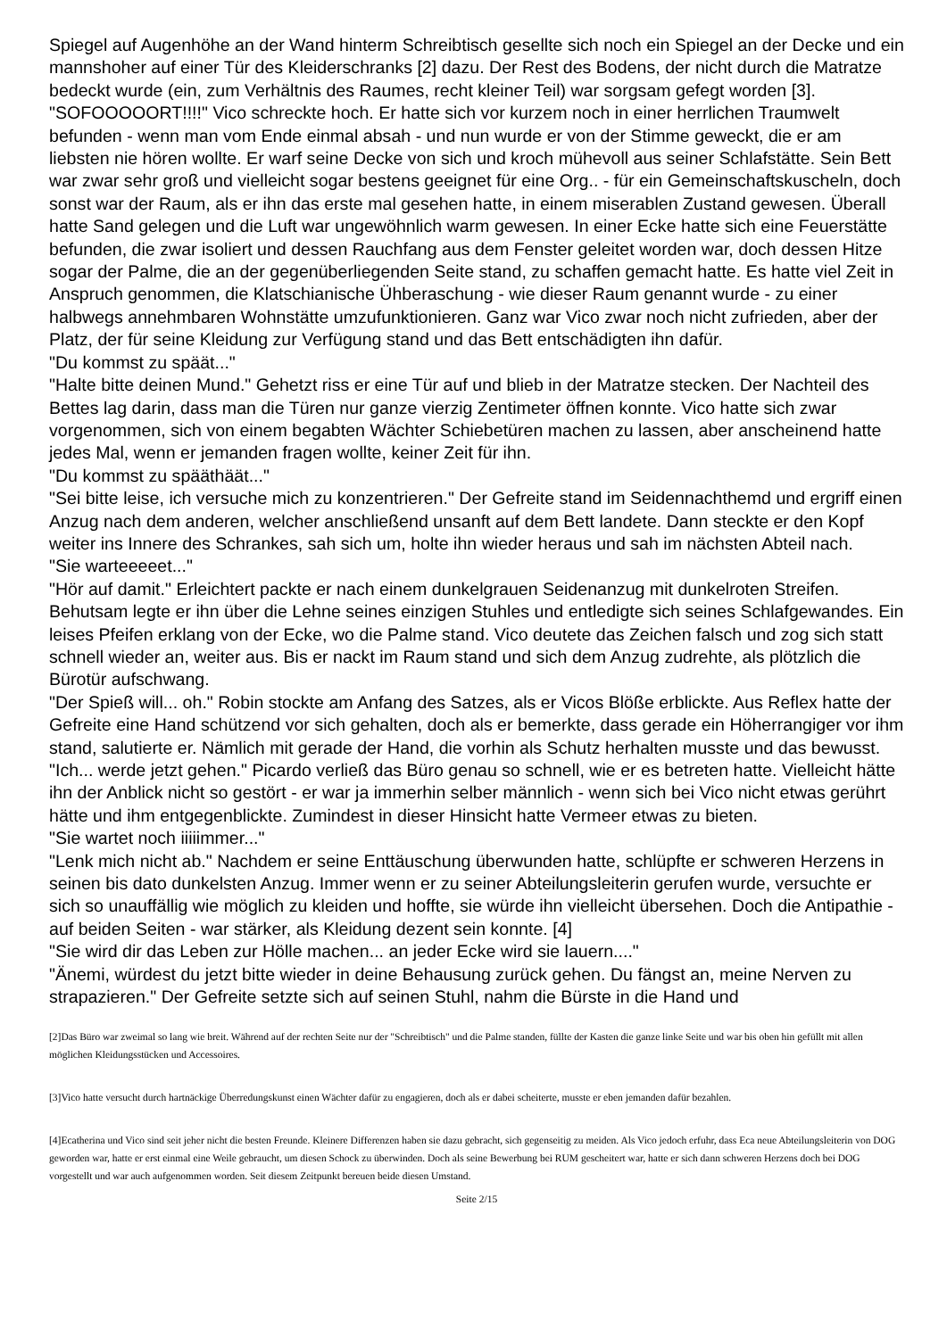Spiegel auf Augenhöhe an der Wand hinterm Schreibtisch gesellte sich noch ein Spiegel an der Decke und ein mannshoher auf einer Tür des Kleiderschranks [2] dazu. Der Rest des Bodens, der nicht durch die Matratze bedeckt wurde (ein, zum Verhältnis des Raumes, recht kleiner Teil) war sorgsam gefegt worden [3].
"SOFOOOOORT!!!!" Vico schreckte hoch. Er hatte sich vor kurzem noch in einer herrlichen Traumwelt befunden - wenn man vom Ende einmal absah - und nun wurde er von der Stimme geweckt, die er am liebsten nie hören wollte. Er warf seine Decke von sich und kroch mühevoll aus seiner Schlafstätte. Sein Bett war zwar sehr groß und vielleicht sogar bestens geeignet für eine Org.. - für ein Gemeinschaftskuscheln, doch sonst war der Raum, als er ihn das erste mal gesehen hatte, in einem miserablen Zustand gewesen. Überall hatte Sand gelegen und die Luft war ungewöhnlich warm gewesen. In einer Ecke hatte sich eine Feuerstätte befunden, die zwar isoliert und dessen Rauchfang aus dem Fenster geleitet worden war, doch dessen Hitze sogar der Palme, die an der gegenüberliegenden Seite stand, zu schaffen gemacht hatte. Es hatte viel Zeit in Anspruch genommen, die Klatschianische Ühberaschung - wie dieser Raum genannt wurde - zu einer halbwegs annehmbaren Wohnstätte umzufunktionieren. Ganz war Vico zwar noch nicht zufrieden, aber der Platz, der für seine Kleidung zur Verfügung stand und das Bett entschädigten ihn dafür.
"Du kommst zu späät..."
"Halte bitte deinen Mund." Gehetzt riss er eine Tür auf und blieb in der Matratze stecken. Der Nachteil des Bettes lag darin, dass man die Türen nur ganze vierzig Zentimeter öffnen konnte. Vico hatte sich zwar vorgenommen, sich von einem begabten Wächter Schiebetüren machen zu lassen, aber anscheinend hatte jedes Mal, wenn er jemanden fragen wollte, keiner Zeit für ihn.
"Du kommst zu spääthäät..."
"Sei bitte leise, ich versuche mich zu konzentrieren." Der Gefreite stand im Seidennachthemd und ergriff einen Anzug nach dem anderen, welcher anschließend unsanft auf dem Bett landete. Dann steckte er den Kopf weiter ins Innere des Schrankes, sah sich um, holte ihn wieder heraus und sah im nächsten Abteil nach.
"Sie warteeeeet..."
"Hör auf damit." Erleichtert packte er nach einem dunkelgrauen Seidenanzug mit dunkelroten Streifen. Behutsam legte er ihn über die Lehne seines einzigen Stuhles und entledigte sich seines Schlafgewandes. Ein leises Pfeifen erklang von der Ecke, wo die Palme stand. Vico deutete das Zeichen falsch und zog sich statt schnell wieder an, weiter aus. Bis er nackt im Raum stand und sich dem Anzug zudrehte, als plötzlich die Bürotür aufschwang.
"Der Spieß will... oh." Robin stockte am Anfang des Satzes, als er Vicos Blöße erblickte. Aus Reflex hatte der Gefreite eine Hand schützend vor sich gehalten, doch als er bemerkte, dass gerade ein Höherrangiger vor ihm stand, salutierte er. Nämlich mit gerade der Hand, die vorhin als Schutz herhalten musste und das bewusst.
"Ich... werde jetzt gehen." Picardo verließ das Büro genau so schnell, wie er es betreten hatte. Vielleicht hätte ihn der Anblick nicht so gestört - er war ja immerhin selber männlich - wenn sich bei Vico nicht etwas gerührt hätte und ihm entgegenblickte. Zumindest in dieser Hinsicht hatte Vermeer etwas zu bieten.
"Sie wartet noch iiiiimmer..."
"Lenk mich nicht ab." Nachdem er seine Enttäuschung überwunden hatte, schlüpfte er schweren Herzens in seinen bis dato dunkelsten Anzug. Immer wenn er zu seiner Abteilungsleiterin gerufen wurde, versuchte er sich so unauffällig wie möglich zu kleiden und hoffte, sie würde ihn vielleicht übersehen. Doch die Antipathie - auf beiden Seiten - war stärker, als Kleidung dezent sein konnte. [4]
"Sie wird dir das Leben zur Hölle machen... an jeder Ecke wird sie lauern...."
"Änemi, würdest du jetzt bitte wieder in deine Behausung zurück gehen. Du fängst an, meine Nerven zu strapazieren." Der Gefreite setzte sich auf seinen Stuhl, nahm die Bürste in die Hand und
[2]Das Büro war zweimal so lang wie breit. Während auf der rechten Seite nur der "Schreibtisch" und die Palme standen, füllte der Kasten die ganze linke Seite und war bis oben hin gefüllt mit allen möglichen Kleidungsstücken und Accessoires.
[3]Vico hatte versucht durch hartnäckige Überredungskunst einen Wächter dafür zu engagieren, doch als er dabei scheiterte, musste er eben jemanden dafür bezahlen.
[4]Ecatherina und Vico sind seit jeher nicht die besten Freunde. Kleinere Differenzen haben sie dazu gebracht, sich gegenseitig zu meiden. Als Vico jedoch erfuhr, dass Eca neue Abteilungsleiterin von DOG geworden war, hatte er erst einmal eine Weile gebraucht, um diesen Schock zu überwinden. Doch als seine Bewerbung bei RUM gescheitert war, hatte er sich dann schweren Herzens doch bei DOG vorgestellt und war auch aufgenommen worden. Seit diesem Zeitpunkt bereuen beide diesen Umstand.
Seite 2/15